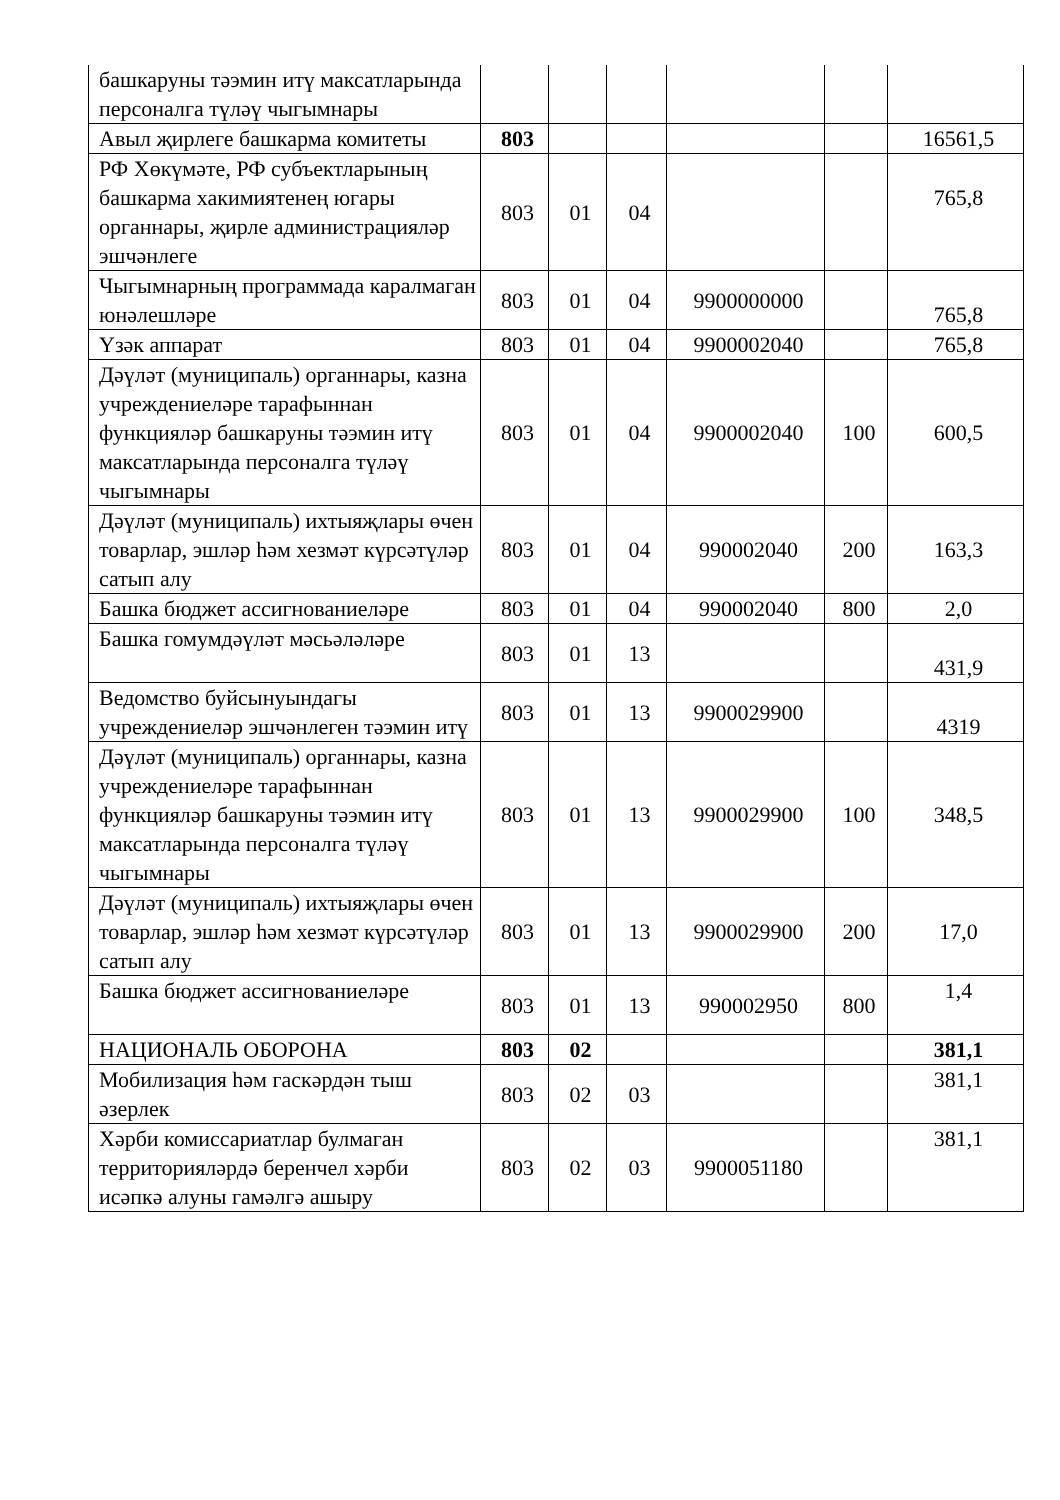| башкаруны тәэмин итү максатларында персоналга түләү чыгымнары | | | | | | |
| Авыл җирлеге башкарма комитеты | 803 | | | | | 16561,5 |
| РФ Хөкүмәте, РФ субъектларының башкарма хакимиятенең югары органнары, җирле администрацияләр эшчәнлеге | 803 | 01 | 04 | | | 765,8 |
| Чыгымнарның программада каралмаган юнәлешләре | 803 | 01 | 04 | 9900000000 | | 765,8 |
| Үзәк аппарат | 803 | 01 | 04 | 9900002040 | | 765,8 |
| Дәүләт (муниципаль) органнары, казна учреждениеләре тарафыннан функцияләр башкаруны тәэмин итү максатларында персоналга түләү чыгымнары | 803 | 01 | 04 | 9900002040 | 100 | 600,5 |
| Дәүләт (муниципаль) ихтыяҗлары өчен товарлар, эшләр һәм хезмәт күрсәтүләр сатып алу | 803 | 01 | 04 | 990002040 | 200 | 163,3 |
| Башка бюджет ассигнованиеләре | 803 | 01 | 04 | 990002040 | 800 | 2,0 |
| Башка гомумдәүләт мәсьәләләре | 803 | 01 | 13 | | | 431,9 |
| Ведомство буйсынуындагы учреждениеләр эшчәнлеген тәэмин итү | 803 | 01 | 13 | 9900029900 | | 4319 |
| Дәүләт (муниципаль) органнары, казна учреждениеләре тарафыннан функцияләр башкаруны тәэмин итү максатларында персоналга түләү чыгымнары | 803 | 01 | 13 | 9900029900 | 100 | 348,5 |
| Дәүләт (муниципаль) ихтыяҗлары өчен товарлар, эшләр һәм хезмәт күрсәтүләр сатып алу | 803 | 01 | 13 | 9900029900 | 200 | 17,0 |
| Башка бюджет ассигнованиеләре | 803 | 01 | 13 | 990002950 | 800 | 1,4 |
| НАЦИОНАЛЬ ОБОРОНА | 803 | 02 | | | | 381,1 |
| Мобилизация һәм гаскәрдән тыш әзерлек | 803 | 02 | 03 | | | 381,1 |
| Хәрби комиссариатлар булмаган территорияләрдә беренчел хәрби исәпкә алуны гамәлгә ашыру | 803 | 02 | 03 | 9900051180 | | 381,1 |